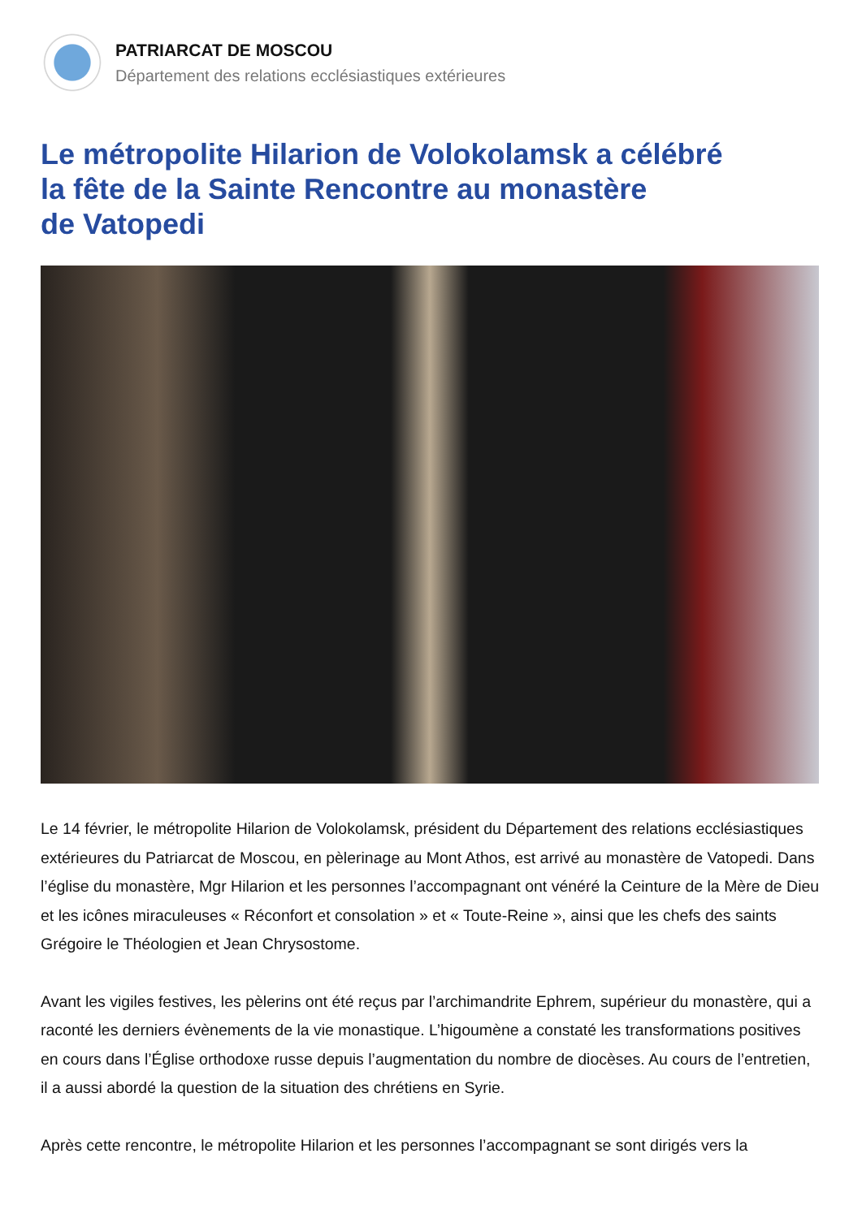PATRIARCAT DE MOSCOU
Département des relations ecclésiastiques extérieures
Le métropolite Hilarion de Volokolamsk a célébré
la fête de la Sainte Rencontre au monastère
de Vatopedi
Le 14 février, le métropolite Hilarion de Volokolamsk, président du Département des relations ecclésiastiques extérieures du Patriarcat de Moscou, en pèlerinage au Mont Athos, est arrivé au monastère de Vatopedi. Dans l’église du monastère, Mgr Hilarion et les personnes l’accompagnant ont vénéré la Ceinture de la Mère de Dieu et les icônes miraculeuses « Réconfort et consolation » et « Toute-Reine », ainsi que les chefs des saints Grégoire le Théologien et Jean Chrysostome.
Avant les vigiles festives, les pèlerins ont été reçus par l’archimandrite Ephrem, supérieur du monastère, qui a raconté les derniers évènements de la vie monastique. L’higoumène a constaté les transformations positives en cours dans l’Église orthodoxe russe depuis l’augmentation du nombre de diocèses. Au cours de l’entretien, il a aussi abordé la question de la situation des chrétiens en Syrie.
Après cette rencontre, le métropolite Hilarion et les personnes l’accompagnant se sont dirigés vers la